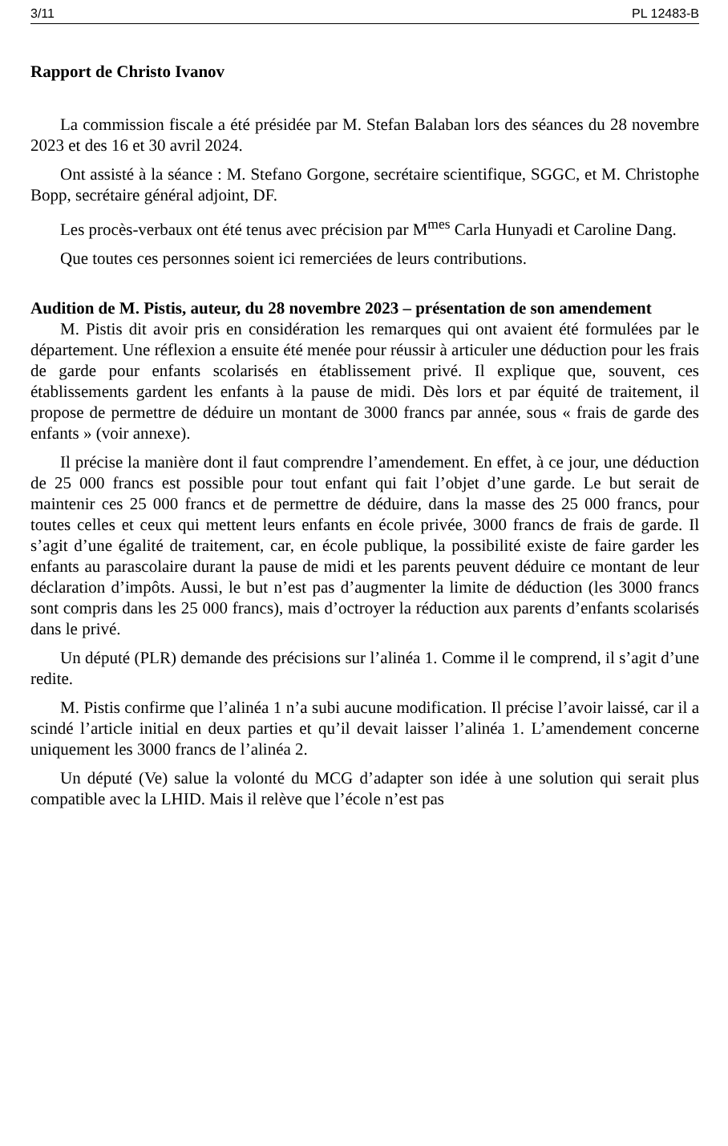3/11 PL 12483-B
Rapport de Christo Ivanov
La commission fiscale a été présidée par M. Stefan Balaban lors des séances du 28 novembre 2023 et des 16 et 30 avril 2024.
Ont assisté à la séance : M. Stefano Gorgone, secrétaire scientifique, SGGC, et M. Christophe Bopp, secrétaire général adjoint, DF.
Les procès-verbaux ont été tenus avec précision par M<sup>mes</sup> Carla Hunyadi et Caroline Dang.
Que toutes ces personnes soient ici remerciées de leurs contributions.
Audition de M. Pistis, auteur, du 28 novembre 2023 – présentation de son amendement
M. Pistis dit avoir pris en considération les remarques qui ont avaient été formulées par le département. Une réflexion a ensuite été menée pour réussir à articuler une déduction pour les frais de garde pour enfants scolarisés en établissement privé. Il explique que, souvent, ces établissements gardent les enfants à la pause de midi. Dès lors et par équité de traitement, il propose de permettre de déduire un montant de 3000 francs par année, sous « frais de garde des enfants » (voir annexe).
Il précise la manière dont il faut comprendre l’amendement. En effet, à ce jour, une déduction de 25 000 francs est possible pour tout enfant qui fait l’objet d’une garde. Le but serait de maintenir ces 25 000 francs et de permettre de déduire, dans la masse des 25 000 francs, pour toutes celles et ceux qui mettent leurs enfants en école privée, 3000 francs de frais de garde. Il s’agit d’une égalité de traitement, car, en école publique, la possibilité existe de faire garder les enfants au parascolaire durant la pause de midi et les parents peuvent déduire ce montant de leur déclaration d’impôts. Aussi, le but n’est pas d’augmenter la limite de déduction (les 3000 francs sont compris dans les 25 000 francs), mais d’octroyer la réduction aux parents d’enfants scolarisés dans le privé.
Un député (PLR) demande des précisions sur l’alinéa 1. Comme il le comprend, il s’agit d’une redite.
M. Pistis confirme que l’alinéa 1 n’a subi aucune modification. Il précise l’avoir laissé, car il a scindé l’article initial en deux parties et qu’il devait laisser l’alinéa 1. L’amendement concerne uniquement les 3000 francs de l’alinéa 2.
Un député (Ve) salue la volonté du MCG d’adapter son idée à une solution qui serait plus compatible avec la LHID. Mais il relève que l’école n’est pas